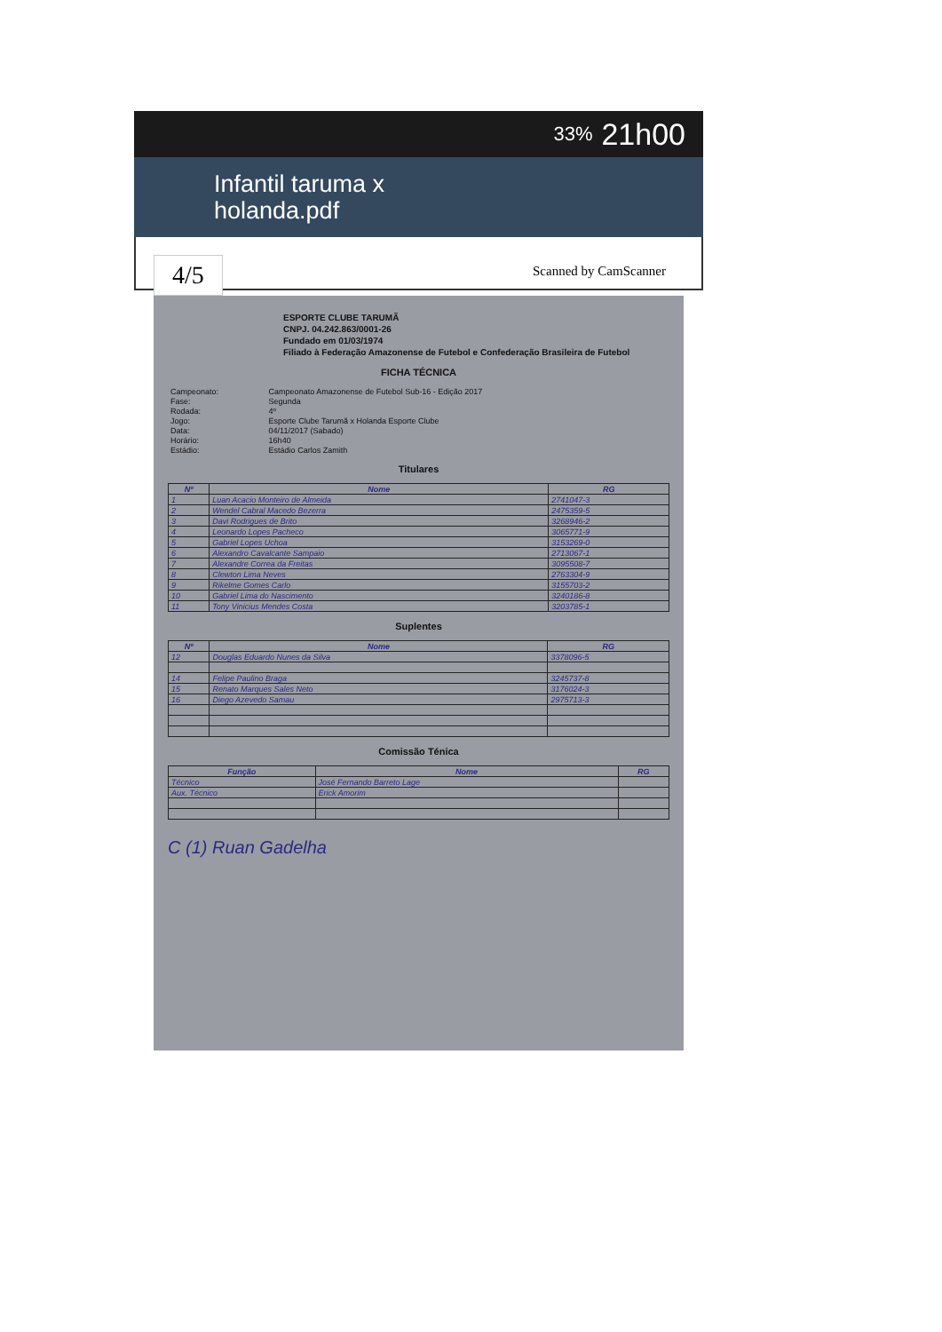33% 21h00
Infantil taruma x
holanda.pdf
4/5 Scanned by CamScanner
ESPORTE CLUBE TARUMÃ
CNPJ. 04.242.863/0001-26
Fundado em 01/03/1974
Filiado à Federação Amazonense de Futebol e Confederação Brasileira de Futebol
FICHA TÉCNICA
| Campeonato: | Campeonato Amazonense de Futebol Sub-16 - Edição 2017 |
| Fase: | Segunda |
| Rodada: | 4º |
| Jogo: | Esporte Clube Tarumã x Holanda Esporte Clube |
| Data: | 04/11/2017 (Sabado) |
| Horário: | 16h40 |
| Estádio: | Estádio Carlos Zamith |
Titulares
| Nº | Nome | RG |
| --- | --- | --- |
| 1 | Luan Acacio Monteiro de Almeida | 2741047-3 |
| 2 | Wendel Cabral Macedo Bezerra | 2475359-5 |
| 3 | Davi Rodrigues de Brito | 3268946-2 |
| 4 | Leonardo Lopes Pacheco | 3065771-9 |
| 5 | Gabriel Lopes Uchoa | 3153269-0 |
| 6 | Alexandro Cavalcante Sampaio | 2713067-1 |
| 7 | Alexandre Correa da Freitas | 3095508-7 |
| 8 | Clewton Lima Neves | 2763304-9 |
| 9 | Rikelme Gomes Carlo | 3155703-2 |
| 10 | Gabriel Lima do Nascimento | 3240186-8 |
| 11 | Tony Vinicius Mendes Costa | 3203785-1 |
Suplentes
| Nº | Nome | RG |
| --- | --- | --- |
| 12 | Douglas Eduardo Nunes da Silva | 3378096-5 |
| 14 | Felipe Paulino Braga | 3245737-8 |
| 15 | Renato Marques Sales Neto | 3176024-3 |
| 16 | Diego Azevedo Samau | 2975713-3 |
Comissão Ténica
| Função | Nome | RG |
| --- | --- | --- |
| Técnico | José Fernando Barreto Lage | |
| Aux. Técnico | Erick Amorim | |
C (1) Ruan Gadelha